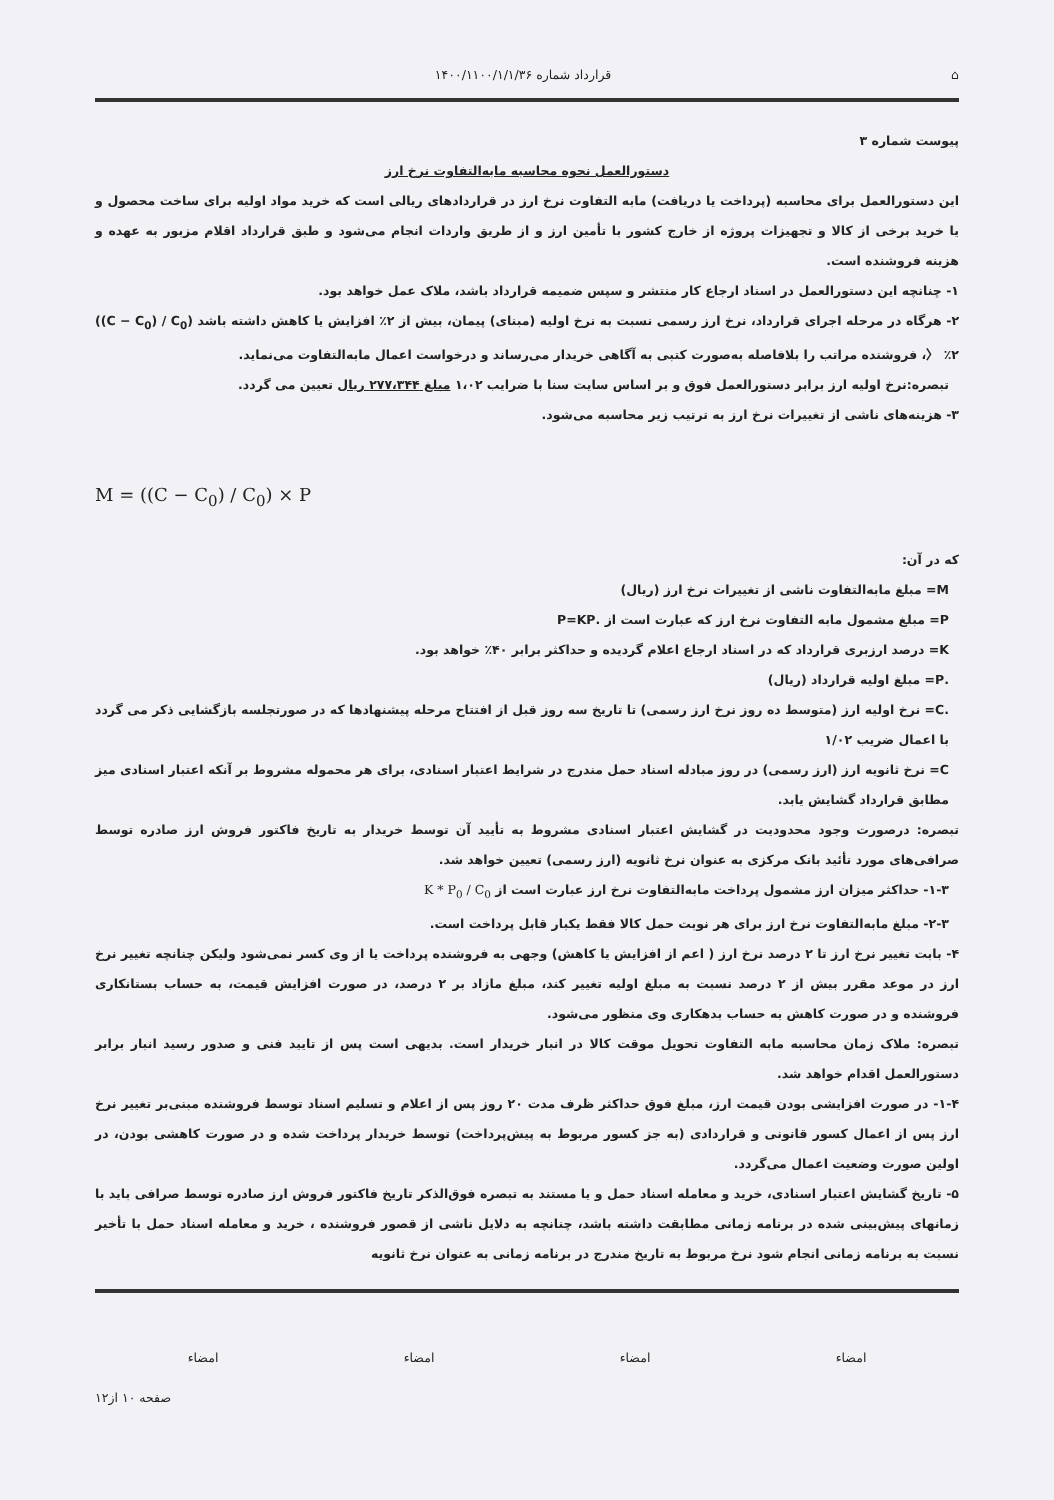⌂ قرارداد شماره ۱۴۰۰/۱۱۰۰/۱/۱/۳۶
پیوست شماره ۳
دستورالعمل نحوه محاسبه مابه‌التفاوت نرخ ارز
این دستورالعمل برای محاسبه (پرداخت یا دریافت) مابه التفاوت نرخ ارز در قراردادهای ریالی است که خرید مواد اولیه برای ساخت محصول و یا خرید برخی از کالا و تجهیزات پروژه از خارج کشور با تأمین ارز و از طریق واردات انجام می‌شود و طبق قرارداد اقلام مزبور به عهده و هزینه فروشنده است.
۱- چنانچه این دستورالعمل در اسناد ارجاع کار منتشر و سپس ضمیمه قرارداد باشد، ملاک عمل خواهد بود.
۲- هرگاه در مرحله اجرای قرارداد، نرخ ارز رسمی نسبت به نرخ اولیه (مبنای) پیمان، بیش از ۲٪ افزایش یا کاهش داشته باشد ((C − C<sub>0</sub>) / C<sub>0</sub>) 〉 ٪۲، فروشنده مراتب را بلافاصله به‌صورت کتبی به آگاهی خریدار می‌رساند و درخواست اعمال مابه‌التفاوت می‌نماید.
تبصره:نرخ اولیه ارز برابر دستورالعمل فوق و بر اساس سایت سنا با ضرایب ۱،۰۲ مبلغ ۲۷۷،۳۴۴ ریال تعیین می گردد.
۳- هزینه‌های ناشی از تغییرات نرخ ارز به ترتیب زیر محاسبه می‌شود.
M = ((C − C<sub>0</sub>) / C<sub>0</sub>) × P
که در آن:
M= مبلغ مابه‌التفاوت ناشی از تغییرات نرخ ارز (ریال)
P= مبلغ مشمول مابه التفاوت نرخ ارز که عبارت است از .P=KP
K= درصد ارزبری قرارداد که در اسناد ارجاع اعلام گردیده و حداکثر برابر ۴۰٪ خواهد بود.
.P= مبلغ اولیه قرارداد (ریال)
.C= نرخ اولیه ارز (متوسط ده روز نرخ ارز رسمی) تا تاریخ سه روز قبل از افتتاح مرحله پیشنهادها که در صورتجلسه بازگشایی ذکر می گردد با اعمال ضریب ۱/۰۲
C= نرخ ثانویه ارز (ارز رسمی) در روز مبادله اسناد حمل مندرج در شرایط اعتبار اسنادی، برای هر محموله مشروط بر آنکه اعتبار اسنادی میز مطابق قرارداد گشایش یابد.
تبصره: درصورت وجود محدودیت در گشایش اعتبار اسنادی مشروط به تأیید آن توسط خریدار به تاریخ فاکتور فروش ارز صادره توسط صرافی‌های مورد تأئید بانک مرکزی به عنوان نرخ ثانویه (ارز رسمی) تعیین خواهد شد.
۱-۳- حداکثر میزان ارز مشمول پرداخت مابه‌التفاوت نرخ ارز عبارت است از K * P<sub>0</sub> / C<sub>0</sub>
۲-۳- مبلغ مابه‌التفاوت نرخ ارز برای هر نوبت حمل کالا فقط یکبار قابل پرداخت است.
۴- بابت تغییر نرخ ارز تا ۲ درصد نرخ ارز ( اعم از افزایش یا کاهش) وجهی به فروشنده پرداخت یا از وی کسر نمی‌شود ولیکن چنانچه تغییر نرخ ارز در موعد مقرر بیش از ۲ درصد نسبت به مبلغ اولیه تغییر کند، مبلغ مازاد بر ۲ درصد، در صورت افزایش قیمت، به حساب بستانکاری فروشنده و در صورت کاهش به حساب بدهکاری وی منظور می‌شود.
تبصره: ملاک زمان محاسبه مابه التفاوت تحویل موقت کالا در انبار خریدار است. بدیهی است پس از تایید فنی و صدور رسید انبار برابر دستورالعمل اقدام خواهد شد.
۱-۴- در صورت افزایشی بودن قیمت ارز، مبلغ فوق حداکثر ظرف مدت ۲۰ روز پس از اعلام و تسلیم اسناد توسط فروشنده مبنی‌بر تغییر نرخ ارز پس از اعمال کسور قانونی و قراردادی (به جز کسور مربوط به پیش‌پرداخت) توسط خریدار پرداخت شده و در صورت کاهشی بودن، در اولین صورت وضعیت اعمال می‌گردد.
۵- تاریخ گشایش اعتبار اسنادی، خرید و معامله اسناد حمل و یا مستند به تبصره فوق‌الذکر تاریخ فاکتور فروش ارز صادره توسط صرافی باید با زمانهای پیش‌بینی شده در برنامه زمانی مطابقت داشته باشد، چنانچه به دلایل ناشی از قصور فروشنده ، خرید و معامله اسناد حمل با تأخیر نسبت به برنامه زمانی انجام شود نرخ مربوط به تاریخ مندرج در برنامه زمانی به عنوان نرخ ثانویه
امضاء امضاء امضاء امضاء
صفحه ۱۰ از۱۲